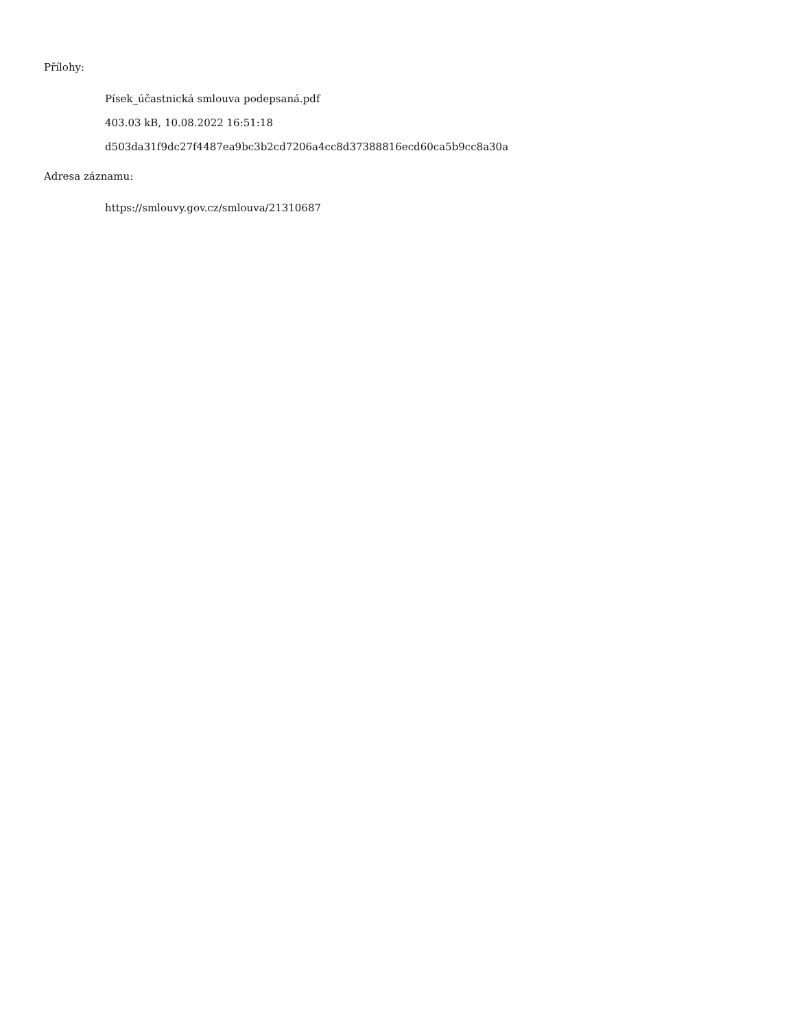Přílohy:
Písek_účastnická smlouva podepsaná.pdf
403.03 kB, 10.08.2022 16:51:18
d503da31f9dc27f4487ea9bc3b2cd7206a4cc8d37388816ecd60ca5b9cc8a30a
Adresa záznamu:
https://smlouvy.gov.cz/smlouva/21310687